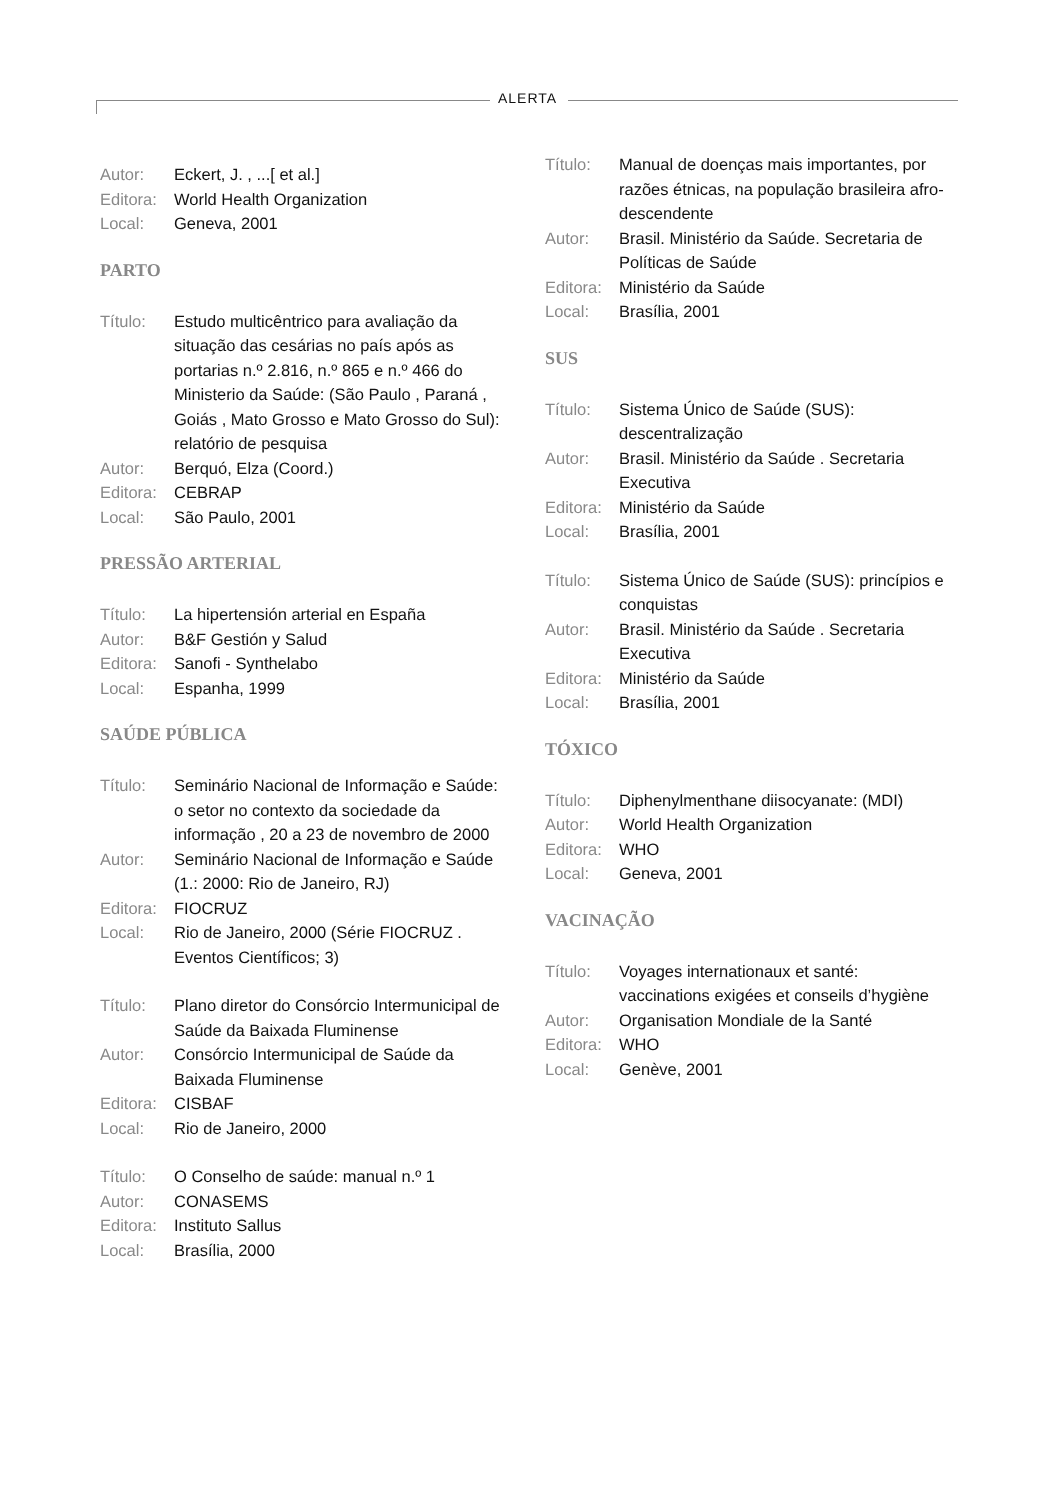ALERTA
Autor: Eckert, J. , ...[ et al.]
Editora:
World Health Organization
Local: Geneva, 2001
PARTO
Título: Estudo multicêntrico para avaliação da situação das cesárias no país após as portarias n.º 2.816, n.º 865 e n.º 466 do Ministerio da Saúde: (São Paulo , Paraná , Goiás , Mato Grosso e Mato Grosso do Sul): relatório de pesquisa
Autor: Berquó, Elza (Coord.)
Editora:
CEBRAP
Local: São Paulo, 2001
PRESSÃO ARTERIAL
Título: La hipertensión arterial en España
Autor: B&F Gestión y Salud
Editora:
Sanofi - Synthelabo
Local: Espanha, 1999
SAÚDE PÚBLICA
Título: Seminário Nacional de Informação e Saúde: o setor no contexto da sociedade da informação , 20 a 23 de novembro de 2000
Autor: Seminário Nacional de Informação e Saúde (1.: 2000: Rio de Janeiro, RJ)
Editora:
FIOCRUZ
Local: Rio de Janeiro, 2000 (Série FIOCRUZ . Eventos Científicos; 3)
Título: Plano diretor do Consórcio Intermunicipal de Saúde da Baixada Fluminense
Autor: Consórcio Intermunicipal de Saúde da Baixada Fluminense
Editora:
CISBAF
Local: Rio de Janeiro, 2000
Título: O Conselho de saúde: manual n.º 1
Autor: CONASEMS
Editora:
Instituto Sallus
Local: Brasília, 2000
Título: Manual de doenças mais importantes, por razões étnicas, na população brasileira afro-descendente
Autor: Brasil. Ministério da Saúde. Secretaria de Políticas de Saúde
Editora:
Ministério da Saúde
Local: Brasília, 2001
SUS
Título: Sistema Único de Saúde (SUS): descentralização
Autor: Brasil. Ministério da Saúde . Secretaria Executiva
Editora:
Ministério da Saúde
Local: Brasília, 2001
Título: Sistema Único de Saúde (SUS): princípios e conquistas
Autor: Brasil. Ministério da Saúde . Secretaria Executiva
Editora:
Ministério da Saúde
Local: Brasília, 2001
TÓXICO
Título: Diphenylmenthane diisocyanate: (MDI)
Autor: World Health Organization
Editora:
WHO
Local: Geneva, 2001
VACINAÇÃO
Título: Voyages internationaux et santé: vaccinations exigées et conseils d’hygiène
Autor: Organisation Mondiale de la Santé
Editora:
WHO
Local: Genève, 2001